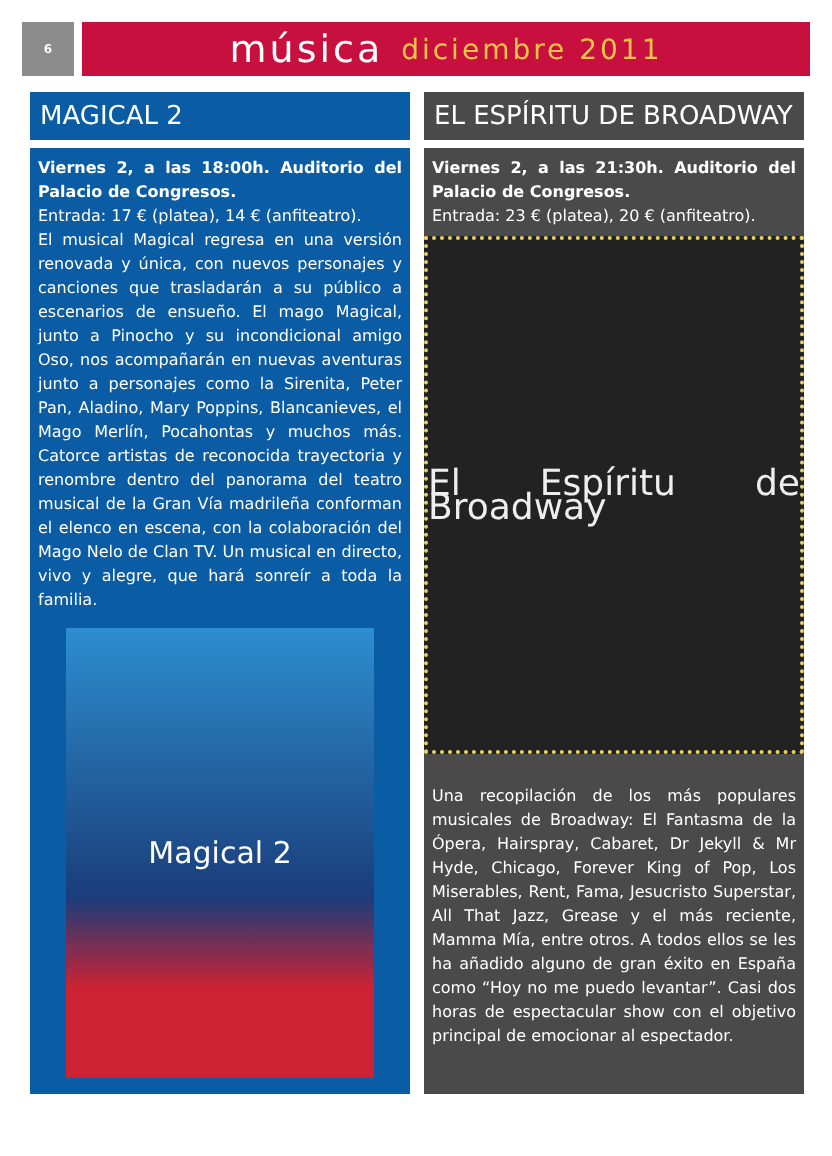6
música diciembre 2011
MAGICAL 2
Viernes 2, a las 18:00h. Auditorio del Palacio de Congresos.
Entrada: 17 € (platea), 14 € (anfiteatro).
El musical Magical regresa en una versión renovada y única, con nuevos personajes y canciones que trasladarán a su público a escenarios de ensueño. El mago Magical, junto a Pinocho y su incondicional amigo Oso, nos acompañarán en nuevas aventuras junto a personajes como la Sirenita, Peter Pan, Aladino, Mary Poppins, Blancanieves, el Mago Merlín, Pocahontas y muchos más. Catorce artistas de reconocida trayectoria y renombre dentro del panorama del teatro musical de la Gran Vía madrileña conforman el elenco en escena, con la colaboración del Mago Nelo de Clan TV. Un musical en directo, vivo y alegre, que hará sonreír a toda la familia.
Magical 2
EL ESPÍRITU DE BROADWAY
Viernes 2, a las 21:30h. Auditorio del Palacio de Congresos.
Entrada: 23 € (platea), 20 € (anfiteatro).
El Espíritu de Broadway
Una recopilación de los más populares musicales de Broadway: El Fantasma de la Ópera, Hairspray, Cabaret, Dr Jekyll & Mr Hyde, Chicago, Forever King of Pop, Los Miserables, Rent, Fama, Jesucristo Superstar, All That Jazz, Grease y el más reciente, Mamma Mía, entre otros. A todos ellos se les ha añadido alguno de gran éxito en España como “Hoy no me puedo levantar”. Casi dos horas de espectacular show con el objetivo principal de emocionar al espectador.